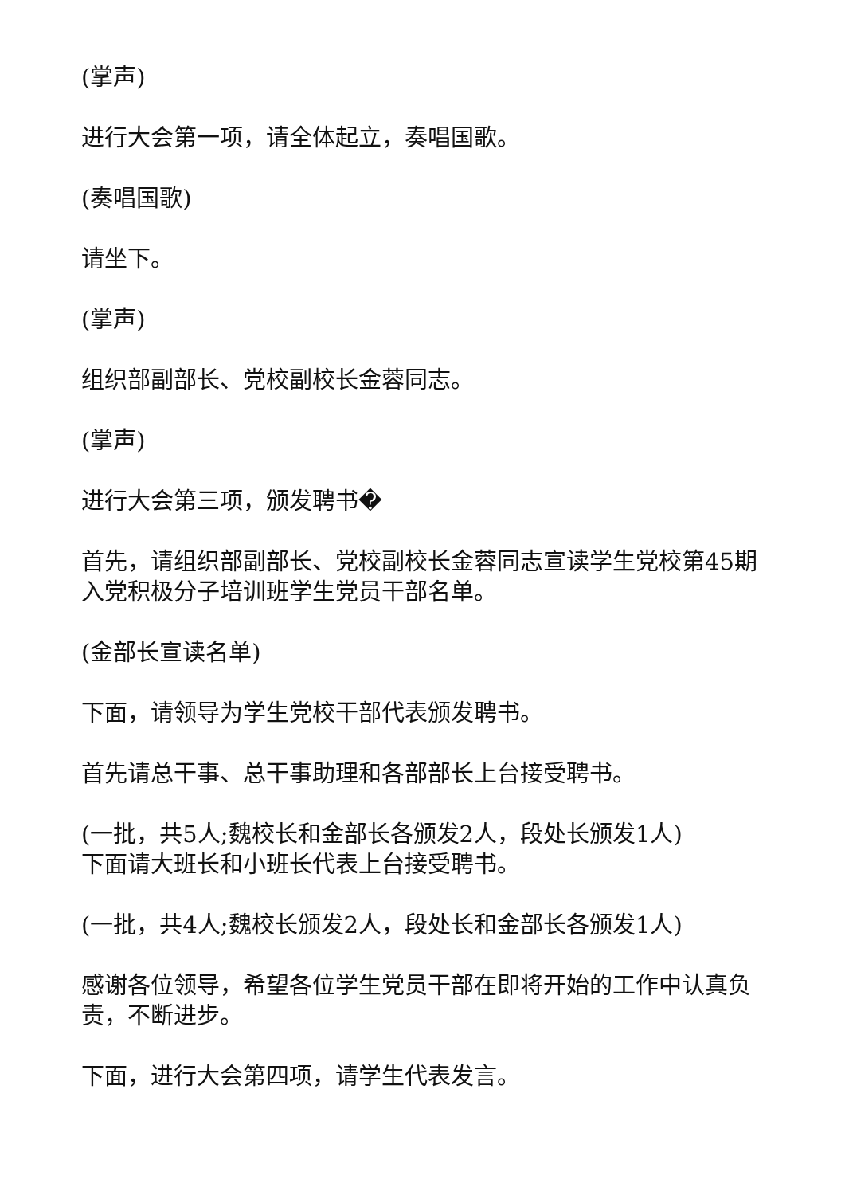(掌声)
进行大会第一项，请全体起立，奏唱国歌。
(奏唱国歌)
请坐下。
(掌声)
组织部副部长、党校副校长金蓉同志。
(掌声)
进行大会第三项，颁发聘书�
首先，请组织部副部长、党校副校长金蓉同志宣读学生党校第45期入党积极分子培训班学生党员干部名单。
(金部长宣读名单)
下面，请领导为学生党校干部代表颁发聘书。
首先请总干事、总干事助理和各部部长上台接受聘书。
(一批，共5人;魏校长和金部长各颁发2人，段处长颁发1人)
下面请大班长和小班长代表上台接受聘书。
(一批，共4人;魏校长颁发2人，段处长和金部长各颁发1人)
感谢各位领导，希望各位学生党员干部在即将开始的工作中认真负责，不断进步。
下面，进行大会第四项，请学生代表发言。